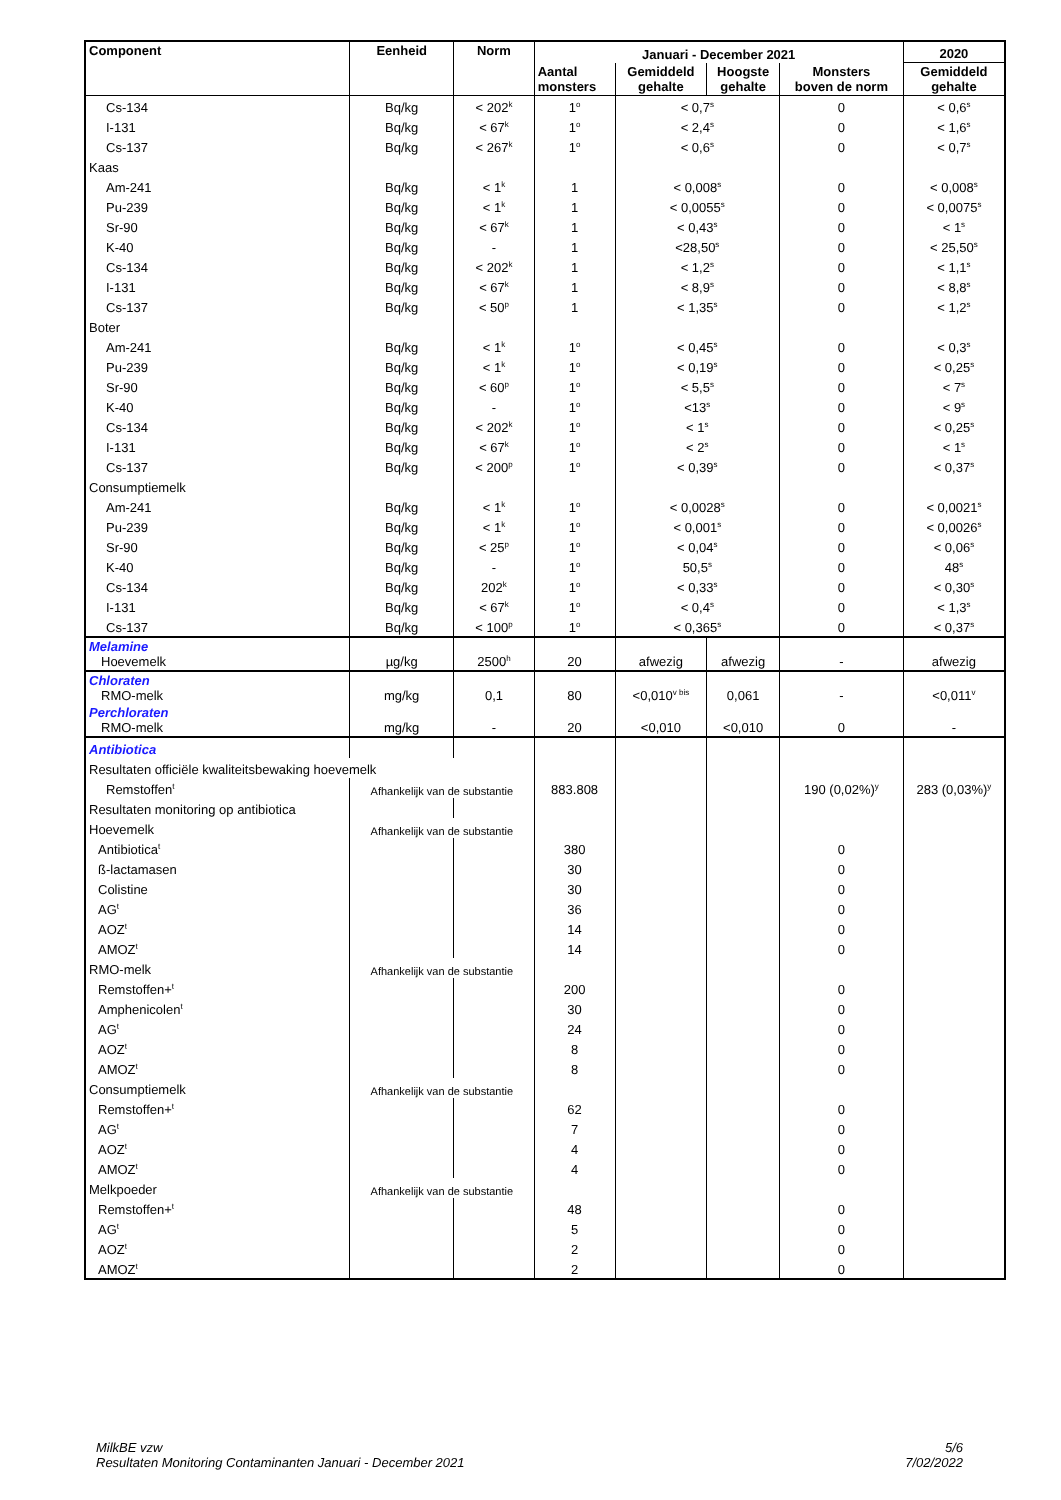| Component | Eenheid | Norm | Januari - December 2021 | | | | 2020 |
| --- | --- | --- | --- | --- | --- | --- | --- |
| | | | Aantal monsters | Gemiddeld gehalte | Hoogste gehalte | Monsters boven de norm | Gemiddeld gehalte |
| Cs-134 | Bq/kg | < 202<sup>k</sup> | 1<sup>o</sup> | < 0,7<sup>s</sup> | | 0 | < 0,6<sup>s</sup> |
| I-131 | Bq/kg | < 67<sup>k</sup> | 1<sup>o</sup> | < 2,4<sup>s</sup> | | 0 | < 1,6<sup>s</sup> |
| Cs-137 | Bq/kg | < 267<sup>k</sup> | 1<sup>o</sup> | < 0,6<sup>s</sup> | | 0 | < 0,7<sup>s</sup> |
| Kaas | | | | | | | |
| Am-241 | Bq/kg | < 1<sup>k</sup> | 1 | < 0,008<sup>s</sup> | | 0 | < 0,008<sup>s</sup> |
| Pu-239 | Bq/kg | < 1<sup>k</sup> | 1 | < 0,0055<sup>s</sup> | | 0 | < 0,0075<sup>s</sup> |
| Sr-90 | Bq/kg | < 67<sup>k</sup> | 1 | < 0,43<sup>s</sup> | | 0 | < 1<sup>s</sup> |
| K-40 | Bq/kg | - | 1 | <28,50<sup>s</sup> | | 0 | < 25,50<sup>s</sup> |
| Cs-134 | Bq/kg | < 202<sup>k</sup> | 1 | < 1,2<sup>s</sup> | | 0 | < 1,1<sup>s</sup> |
| I-131 | Bq/kg | < 67<sup>k</sup> | 1 | < 8,9<sup>s</sup> | | 0 | < 8,8<sup>s</sup> |
| Cs-137 | Bq/kg | < 50<sup>p</sup> | 1 | < 1,35<sup>s</sup> | | 0 | < 1,2<sup>s</sup> |
| Boter | | | | | | | |
| Am-241 | Bq/kg | < 1<sup>k</sup> | 1<sup>o</sup> | < 0,45<sup>s</sup> | | 0 | < 0,3<sup>s</sup> |
| Pu-239 | Bq/kg | < 1<sup>k</sup> | 1<sup>o</sup> | < 0,19<sup>s</sup> | | 0 | < 0,25<sup>s</sup> |
| Sr-90 | Bq/kg | < 60<sup>p</sup> | 1<sup>o</sup> | < 5,5<sup>s</sup> | | 0 | < 7<sup>s</sup> |
| K-40 | Bq/kg | - | 1<sup>o</sup> | <13<sup>s</sup> | | 0 | < 9<sup>s</sup> |
| Cs-134 | Bq/kg | < 202<sup>k</sup> | 1<sup>o</sup> | < 1<sup>s</sup> | | 0 | < 0,25<sup>s</sup> |
| I-131 | Bq/kg | < 67<sup>k</sup> | 1<sup>o</sup> | < 2<sup>s</sup> | | 0 | < 1<sup>s</sup> |
| Cs-137 | Bq/kg | < 200<sup>p</sup> | 1<sup>o</sup> | < 0,39<sup>s</sup> | | 0 | < 0,37<sup>s</sup> |
| Consumptiemelk | | | | | | | |
| Am-241 | Bq/kg | < 1<sup>k</sup> | 1<sup>o</sup> | < 0,0028<sup>s</sup> | | 0 | < 0,0021<sup>s</sup> |
| Pu-239 | Bq/kg | < 1<sup>k</sup> | 1<sup>o</sup> | < 0,001<sup>s</sup> | | 0 | < 0,0026<sup>s</sup> |
| Sr-90 | Bq/kg | < 25<sup>p</sup> | 1<sup>o</sup> | < 0,04<sup>s</sup> | | 0 | < 0,06<sup>s</sup> |
| K-40 | Bq/kg | - | 1<sup>o</sup> | 50,5<sup>s</sup> | | 0 | 48<sup>s</sup> |
| Cs-134 | Bq/kg | 202<sup>k</sup> | 1<sup>o</sup> | < 0,33<sup>s</sup> | | 0 | < 0,30<sup>s</sup> |
| I-131 | Bq/kg | < 67<sup>k</sup> | 1<sup>o</sup> | < 0,4<sup>s</sup> | | 0 | < 1,3<sup>s</sup> |
| Cs-137 | Bq/kg | < 100<sup>p</sup> | 1<sup>o</sup> | < 0,365<sup>s</sup> | | 0 | < 0,37<sup>s</sup> |
| Melamine Hoevemelk | µg/kg | 2500<sup>h</sup> | 20 | afwezig | afwezig | - | afwezig |
| Chloraten RMO-melk | mg/kg | 0,1 | 80 | <0,010<sup>v bis</sup> | 0,061 | - | <0,011<sup>v</sup> |
| Perchloraten RMO-melk | mg/kg | - | 20 | <0,010 | <0,010 | 0 | - |
| Antibiotica | | | | | | | |
| Resultaten officiële kwaliteitsbewaking hoevemelk | | | | | | | |
| Remstoffen<sup>t</sup> | Afhankelijk van de substantie | | 883.808 | | | 190 (0,02%)<sup>y</sup> | 283 (0,03%)<sup>y</sup> |
| Resultaten monitoring op antibiotica | | | | | | | |
| Hoevemelk | Afhankelijk van de substantie | | | | | | |
| Antibiotica<sup>t</sup> | | | 380 | | | 0 | |
| ß-lactamasen | | | 30 | | | 0 | |
| Colistine | | | 30 | | | 0 | |
| AG<sup>t</sup> | | | 36 | | | 0 | |
| AOZ<sup>t</sup> | | | 14 | | | 0 | |
| AMOZ<sup>t</sup> | | | 14 | | | 0 | |
| RMO-melk | Afhankelijk van de substantie | | | | | | |
| Remstoffen+<sup>t</sup> | | | 200 | | | 0 | |
| Amphenicolen<sup>t</sup> | | | 30 | | | 0 | |
| AG<sup>t</sup> | | | 24 | | | 0 | |
| AOZ<sup>t</sup> | | | 8 | | | 0 | |
| AMOZ<sup>t</sup> | | | 8 | | | 0 | |
| Consumptiemelk | Afhankelijk van de substantie | | | | | | |
| Remstoffen+<sup>t</sup> | | | 62 | | | 0 | |
| AG<sup>t</sup> | | | 7 | | | 0 | |
| AOZ<sup>t</sup> | | | 4 | | | 0 | |
| AMOZ<sup>t</sup> | | | 4 | | | 0 | |
| Melkpoeder | Afhankelijk van de substantie | | | | | | |
| Remstoffen+<sup>t</sup> | | | 48 | | | 0 | |
| AG<sup>t</sup> | | | 5 | | | 0 | |
| AOZ<sup>t</sup> | | | 2 | | | 0 | |
| AMOZ<sup>t</sup> | | | 2 | | | 0 | |
MilkBE vzw
Resultaten Monitoring Contaminanten Januari - December 2021
5/6
7/02/2022